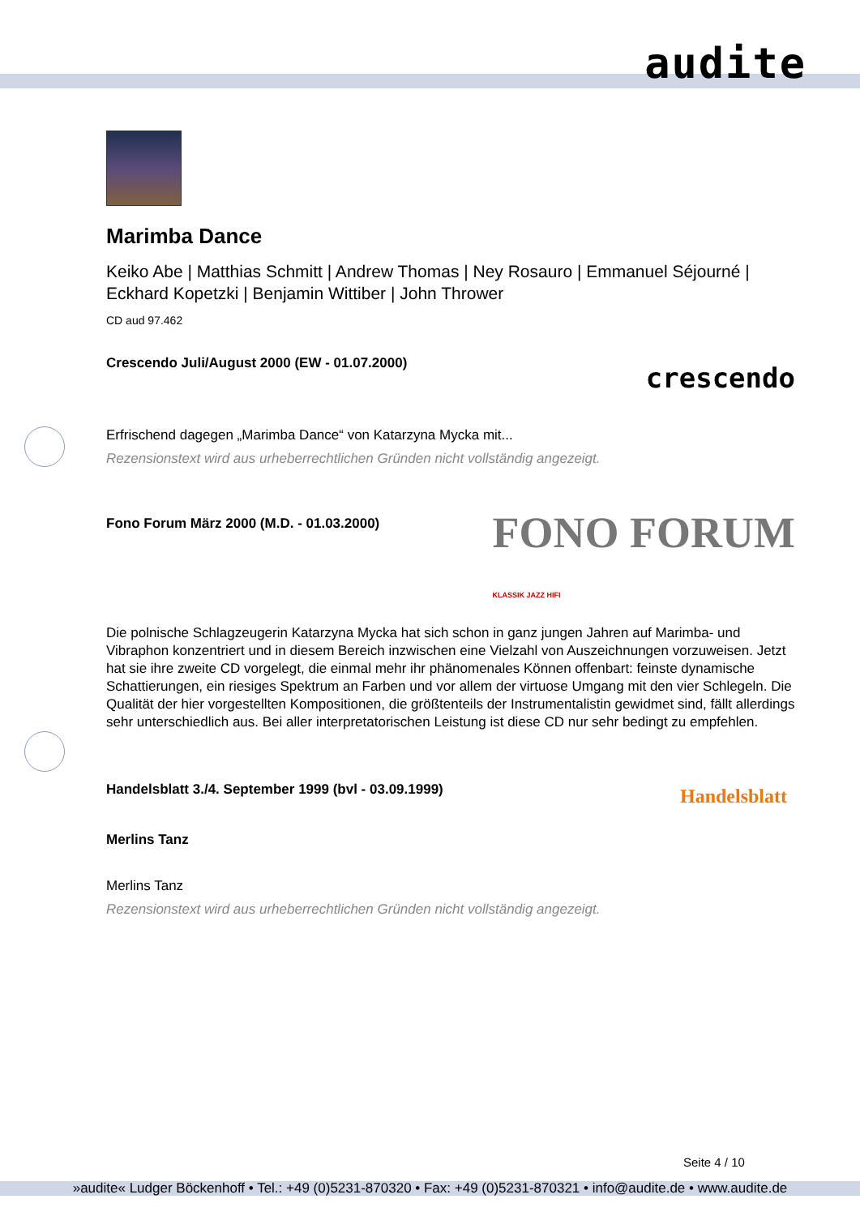audite
Marimba Dance
Keiko Abe | Matthias Schmitt | Andrew Thomas | Ney Rosauro | Emmanuel Séjourné | Eckhard Kopetzki | Benjamin Wittiber | John Thrower
CD aud 97.462
Crescendo Juli/August 2000 (EW - 01.07.2000) crescendo
Erfrischend dagegen „Marimba Dance“ von Katarzyna Mycka mit...
Rezensionstext wird aus urheberrechtlichen Gründen nicht vollständig angezeigt.
Fono Forum März 2000 (M.D. - 01.03.2000) FONO FORUM
KLASSIK JAZZ HIFI
Die polnische Schlagzeugerin Katarzyna Mycka hat sich schon in ganz jungen Jahren auf Marimba- und Vibraphon konzentriert und in diesem Bereich inzwischen eine Vielzahl von Auszeichnungen vorzuweisen. Jetzt hat sie ihre zweite CD vorgelegt, die einmal mehr ihr phänomenales Können offenbart: feinste dynamische Schattierungen, ein riesiges Spektrum an Farben und vor allem der virtuose Umgang mit den vier Schlegeln. Die Qualität der hier vorgestellten Kompositionen, die größtenteils der Instrumentalistin gewidmet sind, fällt allerdings sehr unterschiedlich aus. Bei aller interpretatorischen Leistung ist diese CD nur sehr bedingt zu empfehlen.
Handelsblatt 3./4. September 1999 (bvl - 03.09.1999) Handelsblatt
Merlins Tanz
Merlins Tanz
Rezensionstext wird aus urheberrechtlichen Gründen nicht vollständig angezeigt.
Seite 4 / 10
»audite« Ludger Böckenhoff • Tel.: +49 (0)5231-870320 • Fax: +49 (0)5231-870321 • info@audite.de • www.audite.de